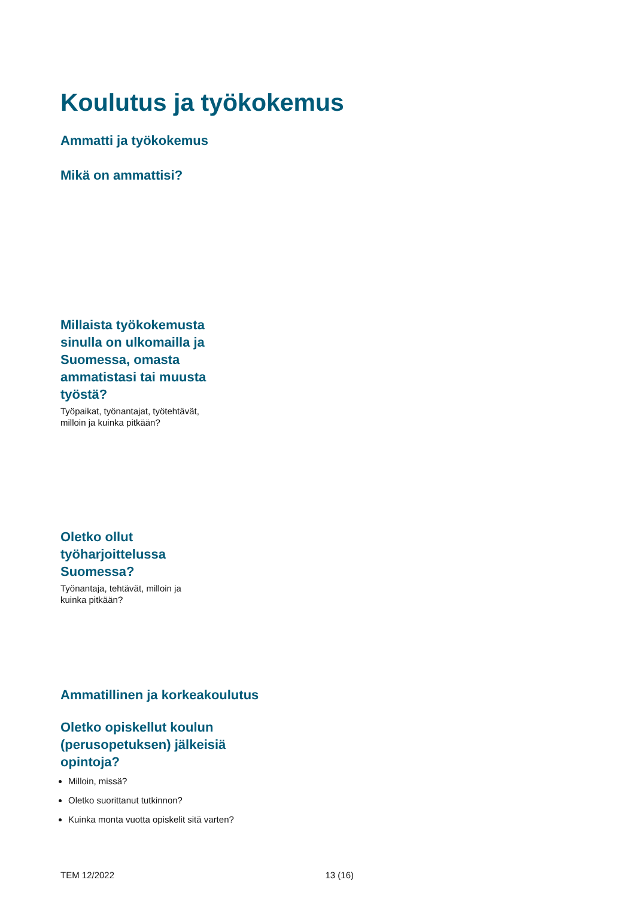Koulutus ja työkokemus
Ammatti ja työkokemus
Mikä on ammattisi?
Millaista työkokemusta sinulla on ulkomailla ja Suomessa, omasta ammatistasi tai muusta työstä?
Työpaikat, työnantajat, työtehtävät, milloin ja kuinka pitkään?
Oletko ollut työharjoittelussa Suomessa?
Työnantaja, tehtävät, milloin ja kuinka pitkään?
Ammatillinen ja korkeakoulutus
Oletko opiskellut koulun (perusopetuksen) jälkeisiä opintoja?
Milloin, missä?
Oletko suorittanut tutkinnon?
Kuinka monta vuotta opiskelit sitä varten?
TEM 12/2022 13 (16)